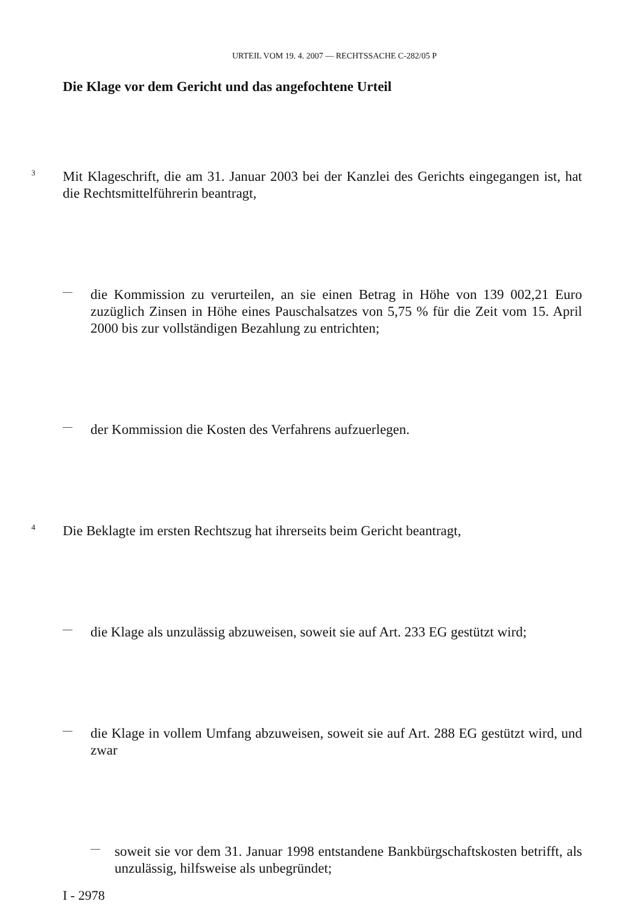URTEIL VOM 19. 4. 2007 — RECHTSSACHE C-282/05 P
Die Klage vor dem Gericht und das angefochtene Urteil
3
Mit Klageschrift, die am 31. Januar 2003 bei der Kanzlei des Gerichts eingegangen ist, hat die Rechtsmittelführerin beantragt,
—
die Kommission zu verurteilen, an sie einen Betrag in Höhe von 139 002,21 Euro zuzüglich Zinsen in Höhe eines Pauschalsatzes von 5,75 % für die Zeit vom 15. April 2000 bis zur vollständigen Bezahlung zu entrichten;
—
der Kommission die Kosten des Verfahrens aufzuerlegen.
4
Die Beklagte im ersten Rechtszug hat ihrerseits beim Gericht beantragt,
—
die Klage als unzulässig abzuweisen, soweit sie auf Art. 233 EG gestützt wird;
—
die Klage in vollem Umfang abzuweisen, soweit sie auf Art. 288 EG gestützt wird, und zwar
—
soweit sie vor dem 31. Januar 1998 entstandene Bankbürgschaftskosten betrifft, als unzulässig, hilfsweise als unbegründet;
I - 2978